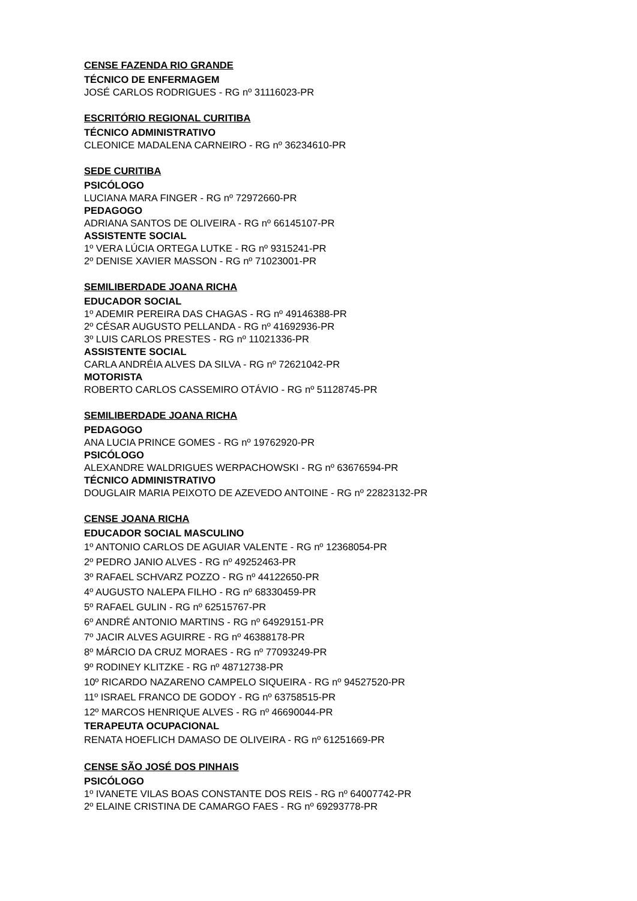CENSE FAZENDA RIO GRANDE
TÉCNICO DE ENFERMAGEM
JOSÉ CARLOS RODRIGUES - RG nº 31116023-PR
ESCRITÓRIO REGIONAL CURITIBA
TÉCNICO ADMINISTRATIVO
CLEONICE MADALENA CARNEIRO - RG nº 36234610-PR
SEDE CURITIBA
PSICÓLOGO
LUCIANA MARA FINGER - RG nº 72972660-PR
PEDAGOGO
ADRIANA SANTOS DE OLIVEIRA - RG nº 66145107-PR
ASSISTENTE SOCIAL
1º VERA LÚCIA ORTEGA LUTKE - RG nº 9315241-PR
2º DENISE XAVIER MASSON - RG nº 71023001-PR
SEMILIBERDADE JOANA RICHA
EDUCADOR SOCIAL
1º ADEMIR PEREIRA DAS CHAGAS - RG nº 49146388-PR
2º CÉSAR AUGUSTO PELLANDA - RG nº 41692936-PR
3º LUIS CARLOS PRESTES - RG nº 11021336-PR
ASSISTENTE SOCIAL
CARLA ANDRÉIA ALVES DA SILVA - RG nº 72621042-PR
MOTORISTA
ROBERTO CARLOS CASSEMIRO OTÁVIO - RG nº 51128745-PR
SEMILIBERDADE JOANA RICHA
PEDAGOGO
ANA LUCIA PRINCE GOMES - RG nº 19762920-PR
PSICÓLOGO
ALEXANDRE WALDRIGUES WERPACHOWSKI - RG nº 63676594-PR
TÉCNICO ADMINISTRATIVO
DOUGLAIR MARIA PEIXOTO DE AZEVEDO ANTOINE - RG nº 22823132-PR
CENSE JOANA RICHA
EDUCADOR SOCIAL MASCULINO
1º ANTONIO CARLOS DE AGUIAR VALENTE - RG nº 12368054-PR
2º PEDRO JANIO ALVES - RG nº 49252463-PR
3º RAFAEL SCHVARZ POZZO - RG nº 44122650-PR
4º AUGUSTO NALEPA FILHO - RG nº 68330459-PR
5º RAFAEL GULIN - RG nº 62515767-PR
6º ANDRÉ ANTONIO MARTINS - RG nº 64929151-PR
7º JACIR ALVES AGUIRRE - RG nº 46388178-PR
8º MÁRCIO DA CRUZ MORAES - RG nº 77093249-PR
9º RODINEY KLITZKE - RG nº 48712738-PR
10º RICARDO NAZARENO CAMPELO SIQUEIRA - RG nº 94527520-PR
11º ISRAEL FRANCO DE GODOY - RG nº 63758515-PR
12º MARCOS HENRIQUE ALVES - RG nº 46690044-PR
TERAPEUTA OCUPACIONAL
RENATA HOEFLICH DAMASO DE OLIVEIRA - RG nº 61251669-PR
CENSE SÃO JOSÉ DOS PINHAIS
PSICÓLOGO
1º IVANETE VILAS BOAS CONSTANTE DOS REIS - RG nº 64007742-PR
2º ELAINE CRISTINA DE CAMARGO FAES - RG nº 69293778-PR